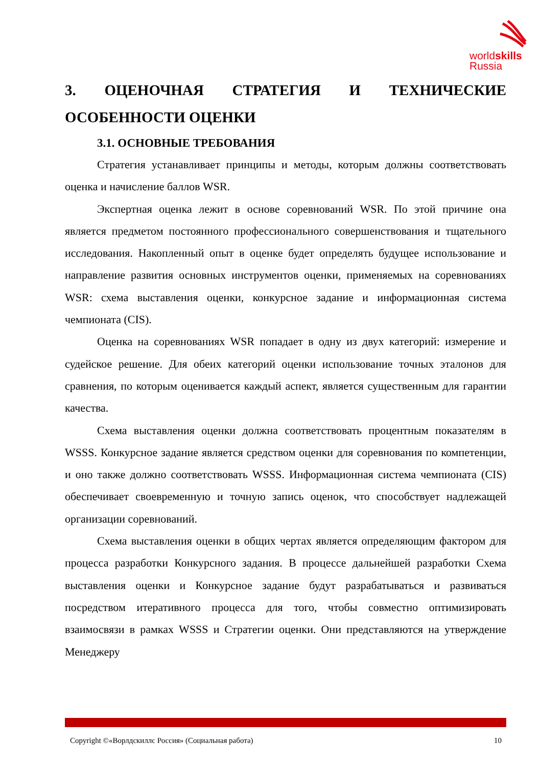worldskills
Russia
3. ОЦЕНОЧНАЯ СТРАТЕГИЯ И ТЕХНИЧЕСКИЕ ОСОБЕННОСТИ ОЦЕНКИ
3.1. ОСНОВНЫЕ ТРЕБОВАНИЯ
Стратегия устанавливает принципы и методы, которым должны соответствовать оценка и начисление баллов WSR.
Экспертная оценка лежит в основе соревнований WSR. По этой причине она является предметом постоянного профессионального совершенствования и тщательного исследования. Накопленный опыт в оценке будет определять будущее использование и направление развития основных инструментов оценки, применяемых на соревнованиях WSR: схема выставления оценки, конкурсное задание и информационная система чемпионата (CIS).
Оценка на соревнованиях WSR попадает в одну из двух категорий: измерение и судейское решение. Для обеих категорий оценки использование точных эталонов для сравнения, по которым оценивается каждый аспект, является существенным для гарантии качества.
Схема выставления оценки должна соответствовать процентным показателям в WSSS. Конкурсное задание является средством оценки для соревнования по компетенции, и оно также должно соответствовать WSSS. Информационная система чемпионата (CIS) обеспечивает своевременную и точную запись оценок, что способствует надлежащей организации соревнований.
Схема выставления оценки в общих чертах является определяющим фактором для процесса разработки Конкурсного задания. В процессе дальнейшей разработки Схема выставления оценки и Конкурсное задание будут разрабатываться и развиваться посредством итеративного процесса для того, чтобы совместно оптимизировать взаимосвязи в рамках WSSS и Стратегии оценки. Они представляются на утверждение Менеджеру
Copyright ©«Ворлдскиллс Россия» (Социальная работа) 10